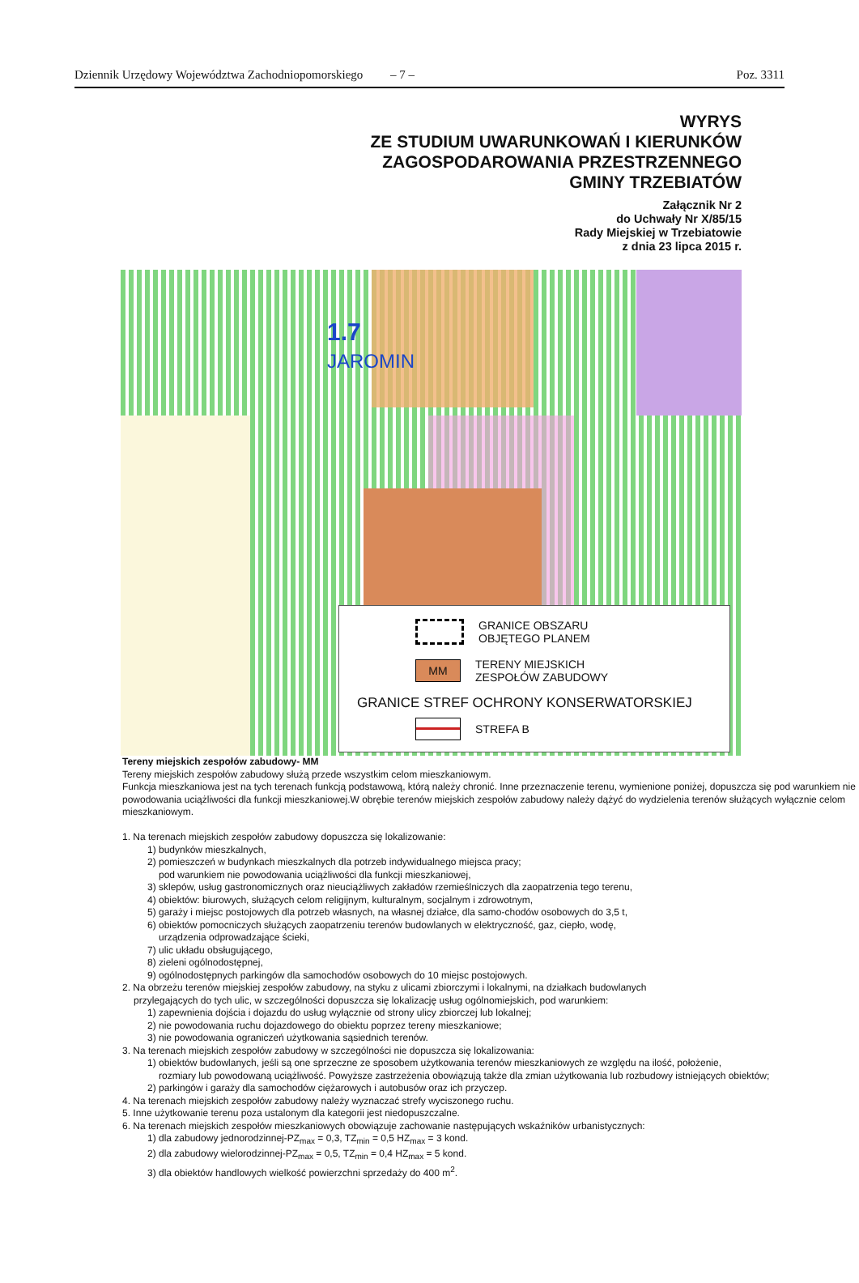Dziennik Urzędowy Województwa Zachodniopomorskiego – 7 – Poz. 3311
WYRYS
ZE STUDIUM UWARUNKOWAŃ I KIERUNKÓW
ZAGOSPODAROWANIA PRZESTRZENNEGO
GMINY TRZEBIATÓW
Załącznik Nr 2
do Uchwały Nr X/85/15
Rady Miejskiej w Trzebiatowie
z dnia 23 lipca 2015 r.
1.7
JAROMIN
GRANICE OBSZARU
OBJĘTEGO PLANEM
MM
TERENY MIEJSKICH
ZESPOŁÓW ZABUDOWY
GRANICE STREF OCHRONY KONSERWATORSKIEJ
STREFA B
Tereny miejskich zespołów zabudowy- MM
Tereny miejskich zespołów zabudowy służą przede wszystkim celom mieszkaniowym.
Funkcja mieszkaniowa jest na tych terenach funkcją podstawową, którą należy chronić. Inne przeznaczenie terenu, wymienione poniżej, dopuszcza się pod warunkiem nie powodowania uciążliwości dla funkcji mieszkaniowej.W obrębie terenów miejskich zespołów zabudowy należy dążyć do wydzielenia terenów służących wyłącznie celom mieszkaniowym.
1. Na terenach miejskich zespołów zabudowy dopuszcza się lokalizowanie:
1) budynków mieszkalnych,
2) pomieszczeń w budynkach mieszkalnych dla potrzeb indywidualnego miejsca pracy;
pod warunkiem nie powodowania uciążliwości dla funkcji mieszkaniowej,
3) sklepów, usług gastronomicznych oraz nieuciążliwych zakładów rzemieślniczych dla zaopatrzenia tego terenu,
4) obiektów: biurowych, służących celom religijnym, kulturalnym, socjalnym i zdrowotnym,
5) garaży i miejsc postojowych dla potrzeb własnych, na własnej działce, dla samo-chodów osobowych do 3,5 t,
6) obiektów pomocniczych służących zaopatrzeniu terenów budowlanych w elektryczność, gaz, ciepło, wodę,
urządzenia odprowadzające ścieki,
7) ulic układu obsługującego,
8) zieleni ogólnodostępnej,
9) ogólnodostępnych parkingów dla samochodów osobowych do 10 miejsc postojowych.
2. Na obrzeżu terenów miejskiej zespołów zabudowy, na styku z ulicami zbiorczymi i lokalnymi, na działkach budowlanych
przylegających do tych ulic, w szczególności dopuszcza się lokalizację usług ogólnomiejskich, pod warunkiem:
1) zapewnienia dojścia i dojazdu do usług wyłącznie od strony ulicy zbiorczej lub lokalnej;
2) nie powodowania ruchu dojazdowego do obiektu poprzez tereny mieszkaniowe;
3) nie powodowania ograniczeń użytkowania sąsiednich terenów.
3. Na terenach miejskich zespołów zabudowy w szczególności nie dopuszcza się lokalizowania:
1) obiektów budowlanych, jeśli są one sprzeczne ze sposobem użytkowania terenów mieszkaniowych ze względu na ilość, położenie,
rozmiary lub powodowaną uciążliwość. Powyższe zastrzeżenia obowiązują także dla zmian użytkowania lub rozbudowy istniejących obiektów;
2) parkingów i garaży dla samochodów ciężarowych i autobusów oraz ich przyczep.
4. Na terenach miejskich zespołów zabudowy należy wyznaczać strefy wyciszonego ruchu.
5. Inne użytkowanie terenu poza ustalonym dla kategorii jest niedopuszczalne.
6. Na terenach miejskich zespołów mieszkaniowych obowiązuje zachowanie następujących wskaźników urbanistycznych:
1) dla zabudowy jednorodzinnej-PZ<sub>max</sub> = 0,3, TZ<sub>min</sub> = 0,5 HZ<sub>max</sub> = 3 kond.
2) dla zabudowy wielorodzinnej-PZ<sub>max</sub> = 0,5, TZ<sub>min</sub> = 0,4 HZ<sub>max</sub> = 5 kond.
3) dla obiektów handlowych wielkość powierzchni sprzedaży do 400 m<sup>2</sup>.